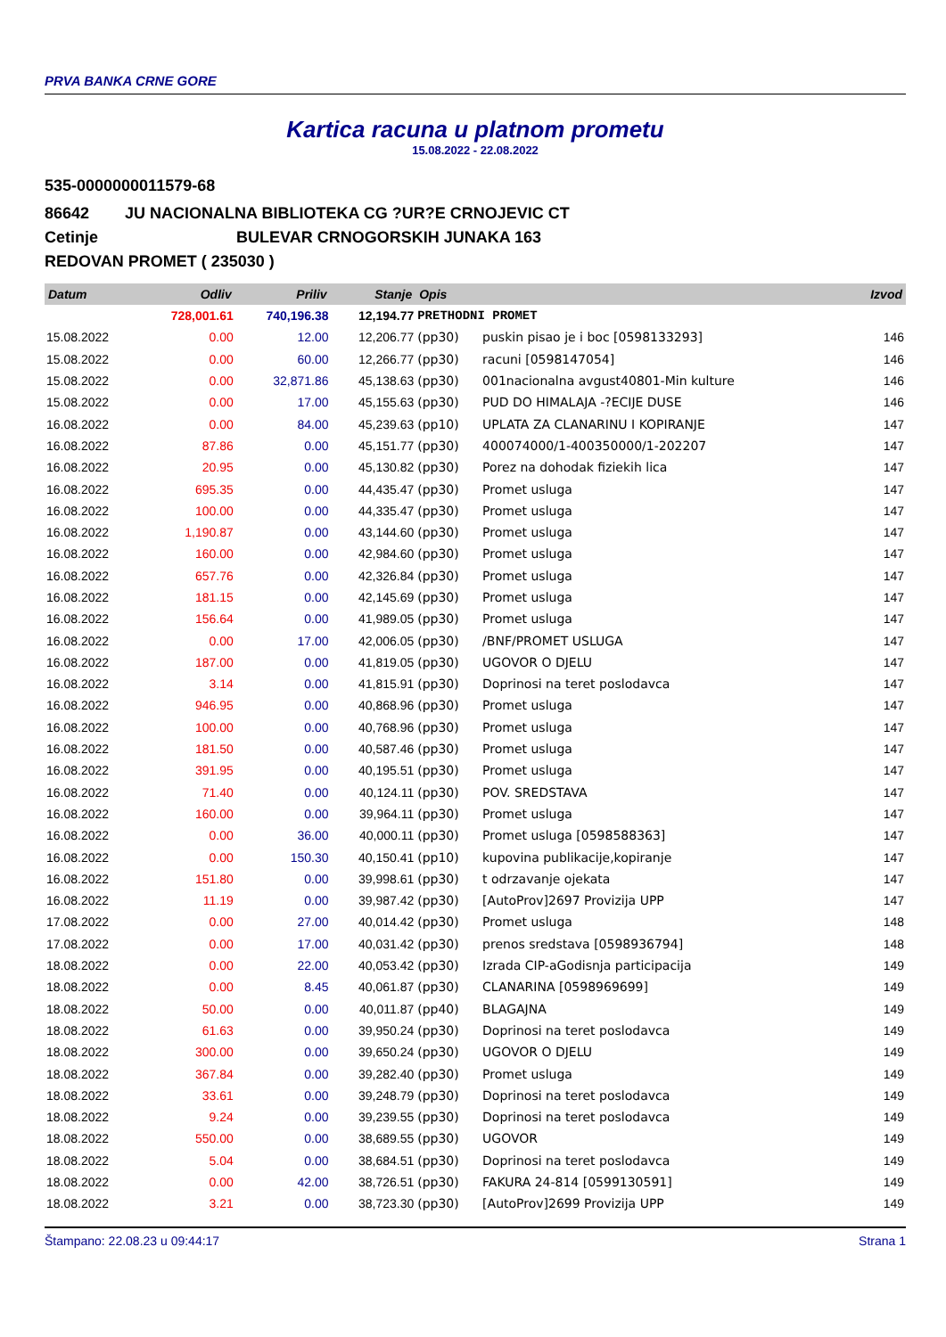PRVA BANKA CRNE GORE
Kartica racuna u platnom prometu
15.08.2022 - 22.08.2022
535-0000000011579-68
86642 JU NACIONALNA BIBLIOTEKA CG ?UR?E CRNOJEVIC CT
Cetinje BULEVAR CRNOGORSKIH JUNAKA 163
REDOVAN PROMET ( 235030 )
| Datum | Odliv | Priliv | Stanje | Opis | | Izvod |
| --- | --- | --- | --- | --- | --- | --- |
| | 728,001.61 | 740,196.38 | 12,194.77 | PRETHODNI PROMET | | |
| 15.08.2022 | 0.00 | 12.00 | 12,206.77 | (pp30) | puskin pisao je i boc [0598133293] | 146 |
| 15.08.2022 | 0.00 | 60.00 | 12,266.77 | (pp30) | racuni [0598147054] | 146 |
| 15.08.2022 | 0.00 | 32,871.86 | 45,138.63 | (pp30) | 001nacionalna avgust40801-Min kulture | 146 |
| 15.08.2022 | 0.00 | 17.00 | 45,155.63 | (pp30) | PUD DO HIMALAJA -?ECIJE DUSE | 146 |
| 16.08.2022 | 0.00 | 84.00 | 45,239.63 | (pp10) | UPLATA ZA CLANARINU I KOPIRANJE | 147 |
| 16.08.2022 | 87.86 | 0.00 | 45,151.77 | (pp30) | 400074000/1-400350000/1-202207 | 147 |
| 16.08.2022 | 20.95 | 0.00 | 45,130.82 | (pp30) | Porez na dohodak fiziekih lica | 147 |
| 16.08.2022 | 695.35 | 0.00 | 44,435.47 | (pp30) | Promet usluga | 147 |
| 16.08.2022 | 100.00 | 0.00 | 44,335.47 | (pp30) | Promet usluga | 147 |
| 16.08.2022 | 1,190.87 | 0.00 | 43,144.60 | (pp30) | Promet usluga | 147 |
| 16.08.2022 | 160.00 | 0.00 | 42,984.60 | (pp30) | Promet usluga | 147 |
| 16.08.2022 | 657.76 | 0.00 | 42,326.84 | (pp30) | Promet usluga | 147 |
| 16.08.2022 | 181.15 | 0.00 | 42,145.69 | (pp30) | Promet usluga | 147 |
| 16.08.2022 | 156.64 | 0.00 | 41,989.05 | (pp30) | Promet usluga | 147 |
| 16.08.2022 | 0.00 | 17.00 | 42,006.05 | (pp30) | /BNF/PROMET USLUGA | 147 |
| 16.08.2022 | 187.00 | 0.00 | 41,819.05 | (pp30) | UGOVOR O DJELU | 147 |
| 16.08.2022 | 3.14 | 0.00 | 41,815.91 | (pp30) | Doprinosi na teret poslodavca | 147 |
| 16.08.2022 | 946.95 | 0.00 | 40,868.96 | (pp30) | Promet usluga | 147 |
| 16.08.2022 | 100.00 | 0.00 | 40,768.96 | (pp30) | Promet usluga | 147 |
| 16.08.2022 | 181.50 | 0.00 | 40,587.46 | (pp30) | Promet usluga | 147 |
| 16.08.2022 | 391.95 | 0.00 | 40,195.51 | (pp30) | Promet usluga | 147 |
| 16.08.2022 | 71.40 | 0.00 | 40,124.11 | (pp30) | POV. SREDSTAVA | 147 |
| 16.08.2022 | 160.00 | 0.00 | 39,964.11 | (pp30) | Promet usluga | 147 |
| 16.08.2022 | 0.00 | 36.00 | 40,000.11 | (pp30) | Promet usluga [0598588363] | 147 |
| 16.08.2022 | 0.00 | 150.30 | 40,150.41 | (pp10) | kupovina publikacije,kopiranje | 147 |
| 16.08.2022 | 151.80 | 0.00 | 39,998.61 | (pp30) | t odrzavanje ojekata | 147 |
| 16.08.2022 | 11.19 | 0.00 | 39,987.42 | (pp30) | [AutoProv]2697 Provizija UPP | 147 |
| 17.08.2022 | 0.00 | 27.00 | 40,014.42 | (pp30) | Promet usluga | 148 |
| 17.08.2022 | 0.00 | 17.00 | 40,031.42 | (pp30) | prenos sredstava [0598936794] | 148 |
| 18.08.2022 | 0.00 | 22.00 | 40,053.42 | (pp30) | Izrada CIP-aGodisnja participacija | 149 |
| 18.08.2022 | 0.00 | 8.45 | 40,061.87 | (pp30) | CLANARINA [0598969699] | 149 |
| 18.08.2022 | 50.00 | 0.00 | 40,011.87 | (pp40) | BLAGAJNA | 149 |
| 18.08.2022 | 61.63 | 0.00 | 39,950.24 | (pp30) | Doprinosi na teret poslodavca | 149 |
| 18.08.2022 | 300.00 | 0.00 | 39,650.24 | (pp30) | UGOVOR O DJELU | 149 |
| 18.08.2022 | 367.84 | 0.00 | 39,282.40 | (pp30) | Promet usluga | 149 |
| 18.08.2022 | 33.61 | 0.00 | 39,248.79 | (pp30) | Doprinosi na teret poslodavca | 149 |
| 18.08.2022 | 9.24 | 0.00 | 39,239.55 | (pp30) | Doprinosi na teret poslodavca | 149 |
| 18.08.2022 | 550.00 | 0.00 | 38,689.55 | (pp30) | UGOVOR | 149 |
| 18.08.2022 | 5.04 | 0.00 | 38,684.51 | (pp30) | Doprinosi na teret poslodavca | 149 |
| 18.08.2022 | 0.00 | 42.00 | 38,726.51 | (pp30) | FAKURA 24-814 [0599130591] | 149 |
| 18.08.2022 | 3.21 | 0.00 | 38,723.30 | (pp30) | [AutoProv]2699 Provizija UPP | 149 |
Štampano: 22.08.23 u 09:44:17 Strana 1